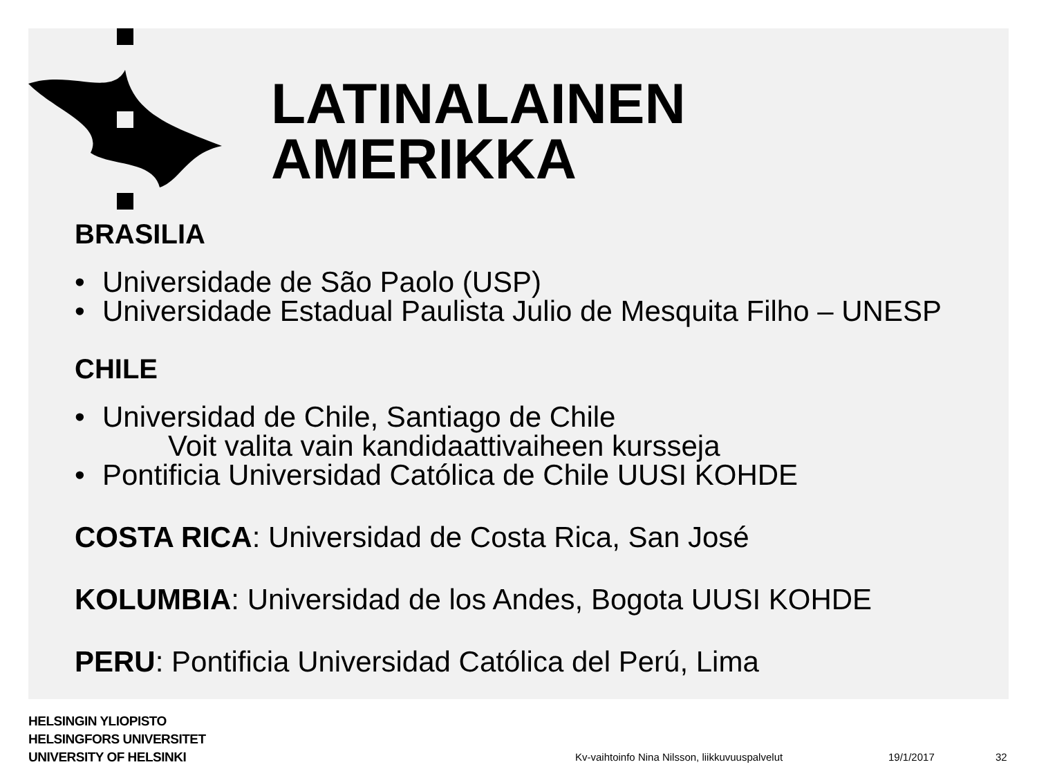LATINALAINEN
AMERIKKA
BRASILIA
• Universidade de São Paolo (USP)
• Universidade Estadual Paulista Julio de Mesquita Filho – UNESP
CHILE
• Universidad de Chile, Santiago de Chile
Voit valita vain kandidaattivaiheen kursseja
• Pontificia Universidad Católica de Chile UUSI KOHDE
COSTA RICA: Universidad de Costa Rica, San José
KOLUMBIA: Universidad de los Andes, Bogota UUSI KOHDE
PERU: Pontificia Universidad Católica del Perú, Lima
HELSINGIN YLIOPISTO
HELSINGFORS UNIVERSITET
UNIVERSITY OF HELSINKI
Kv-vaihtoinfo Nina Nilsson, liikkuvuuspalvelut
19/1/2017 32